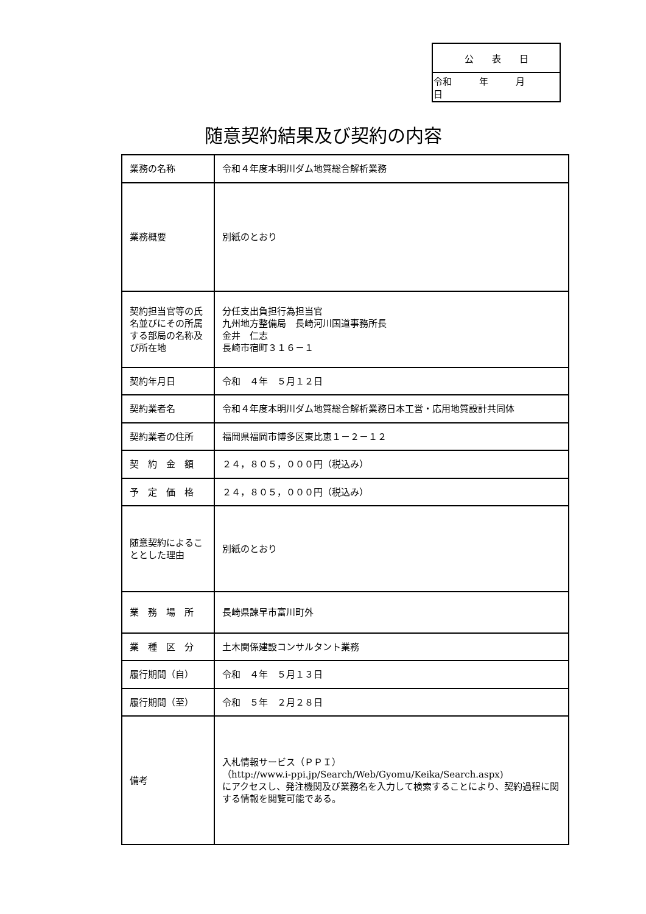| 公 表 日 |
| 令和 年 月 日 |
随意契約結果及び契約の内容
| 業務の名称 | 令和４年度本明川ダム地質総合解析業務 |
| 業務概要 | 別紙のとおり |
| 契約担当官等の氏名並びにその所属する部局の名称及び所在地 | 分任支出負担行為担当官 九州地方整備局 長崎河川国道事務所長 金井 仁志 長崎市宿町３１６－１ |
| 契約年月日 | 令和 ４年 ５月１２日 |
| 契約業者名 | 令和４年度本明川ダム地質総合解析業務日本工営・応用地質設計共同体 |
| 契約業者の住所 | 福岡県福岡市博多区東比恵１－２－１２ |
| 契 約 金 額 | ２４，８０５，０００円（税込み） |
| 予 定 価 格 | ２４，８０５，０００円（税込み） |
| 随意契約によることとした理由 | 別紙のとおり |
| 業 務 場 所 | 長崎県諫早市富川町外 |
| 業 種 区 分 | 土木関係建設コンサルタント業務 |
| 履行期間（自） | 令和 ４年 ５月１３日 |
| 履行期間（至） | 令和 ５年 ２月２８日 |
| 備考 | 入札情報サービス（ＰＰＩ） （http://www.i-ppi.jp/Search/Web/Gyomu/Keika/Search.aspx) にアクセスし、発注機関及び業務名を入力して検索することにより、契約過程に関する情報を閲覧可能である。 |